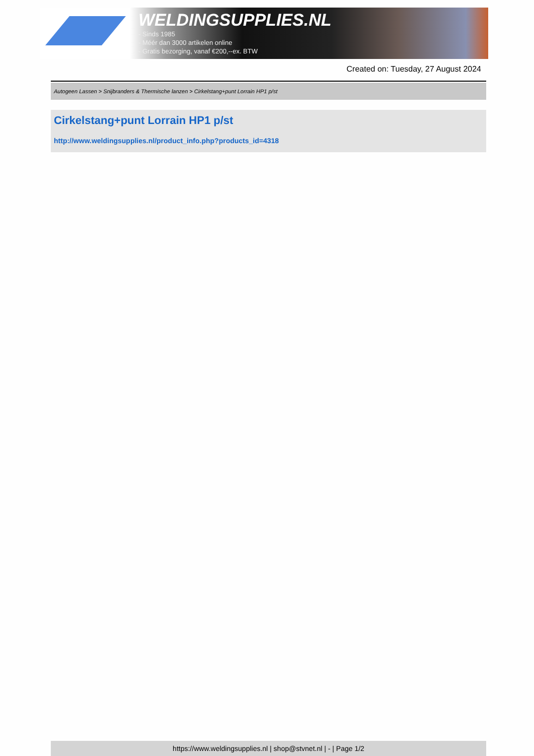WELDINGSUPPLIES.NL
- Sinds 1985
- Méér dan 3000 artikelen online
- Gratis bezorging, vanaf €200,--ex. BTW
Created on: Tuesday, 27 August 2024
Autogeen Lassen > Snijbranders & Thermische lanzen > Cirkelstang+punt Lorrain HP1 p/st
Cirkelstang+punt Lorrain HP1 p/st
http://www.weldingsupplies.nl/product_info.php?products_id=4318
https://www.weldingsupplies.nl | shop@stvnet.nl | - | Page 1/2